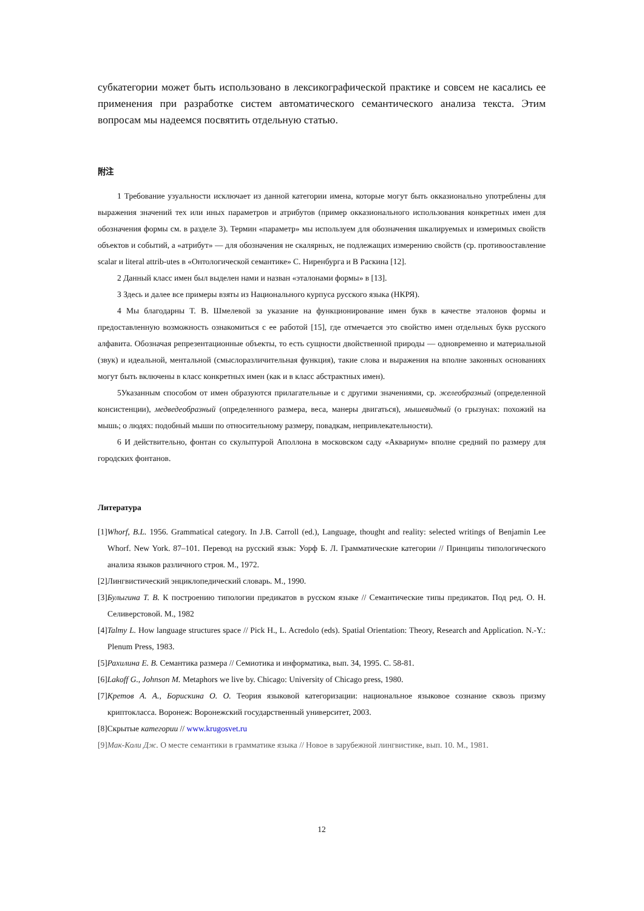субкатегории может быть использовано в лексикографической практике и совсем не касались ее применения при разработке систем автоматического семантического анализа текста. Этим вопросам мы надеемся посвятить отдельную статью.
附注
1 Требование узуальности исключает из данной категории имена, которые могут быть окказионально употреблены для выражения значений тех или иных параметров и атрибутов (пример окказионального использования конкретных имен для обозначения формы см. в разделе 3). Термин «параметр» мы используем для обозначения шкалируемых и измеримых свойств объектов и событий, а «атрибут» — для обозначения не скалярных, не подлежащих измерению свойств (ср. противоостав­ление scalar и literal attrib-utes в «Онтологической семантике» С. Ниренбурга и В Раскина [12].
2 Данный класс имен был выделен нами и назван «эталонами формы» в [13].
3 Здесь и далее все примеры взяты из Национального курпуса русского языка (НКРЯ).
4 Мы благодарны Т. В. Шмелевой за указание на функционирование имен букв в качестве эталонов формы и предоставленную возможность ознакомиться с ее работой [15], где отмечается это свойство имен отдельных букв русского алфавита. Обозначая репрезентационные объекты, то есть сущности двойственной природы — одновременно и материальной (звук) и идеальной, ментальной (смыслоразличительная функция), такие слова и выражения на вполне законных основаниях могут быть включены в класс конкретных имен (как и в класс абстрактных имен).
5Указанным способом от имен образуются прилагательные и с другими значениями, ср. желеобразный (определенной консистенции), медведеобразный (определенного размера, веса, манеры двигаться), мышевидный (о грызунах: похожий на мышь; о людях: подобный мыши по относительному размеру, повадкам, непривлекательности).
6 И действительно, фонтан со скульптурой Аполлона в московском саду «Аквариум» вполне средний по размеру для городских фонтанов.
Литература
[1]Whorf, B.L. 1956. Grammatical category. In J.B. Carroll (ed.), Language, thought and reality: selected writings of Benjamin Lee Whorf. New York. 87–101. Перевод на русский язык: Уорф Б. Л. Грамматические категории // Принципы типологического анализа языков различного строя. М., 1972.
[2]Лингвистический энциклопедический словарь. М., 1990.
[3]Булыгина Т. В. К построению типологии предикатов в русском языке // Семантические типы предикатов. Под ред. О. Н. Селиверстовой. М., 1982
[4]Talmy L. How language structures space // Pick H., L. Acredolo (eds). Spatial Orientation: Theory, Research and Application. N.-Y.: Plenum Press, 1983.
[5]Рахилина Е. В. Семантика размера // Семиотика и информатика, вып. 34, 1995. С. 58-81.
[6]Lakoff G., Johnson M. Metaphors we live by. Chicago: University of Chicago press, 1980.
[7]Кретов А. А., Борискина О. О. Теория языковой категоризации: национальное языковое сознание сквозь призму криптокласса. Воронеж: Воронежский государственный университет, 2003.
[8]Скрытые категории // www.krugosvet.ru
[9]Мак-Коли Дж. О месте семантики в грамматике языка // Новое в зарубежной лингвистике, вып. 10. М., 1981.
12